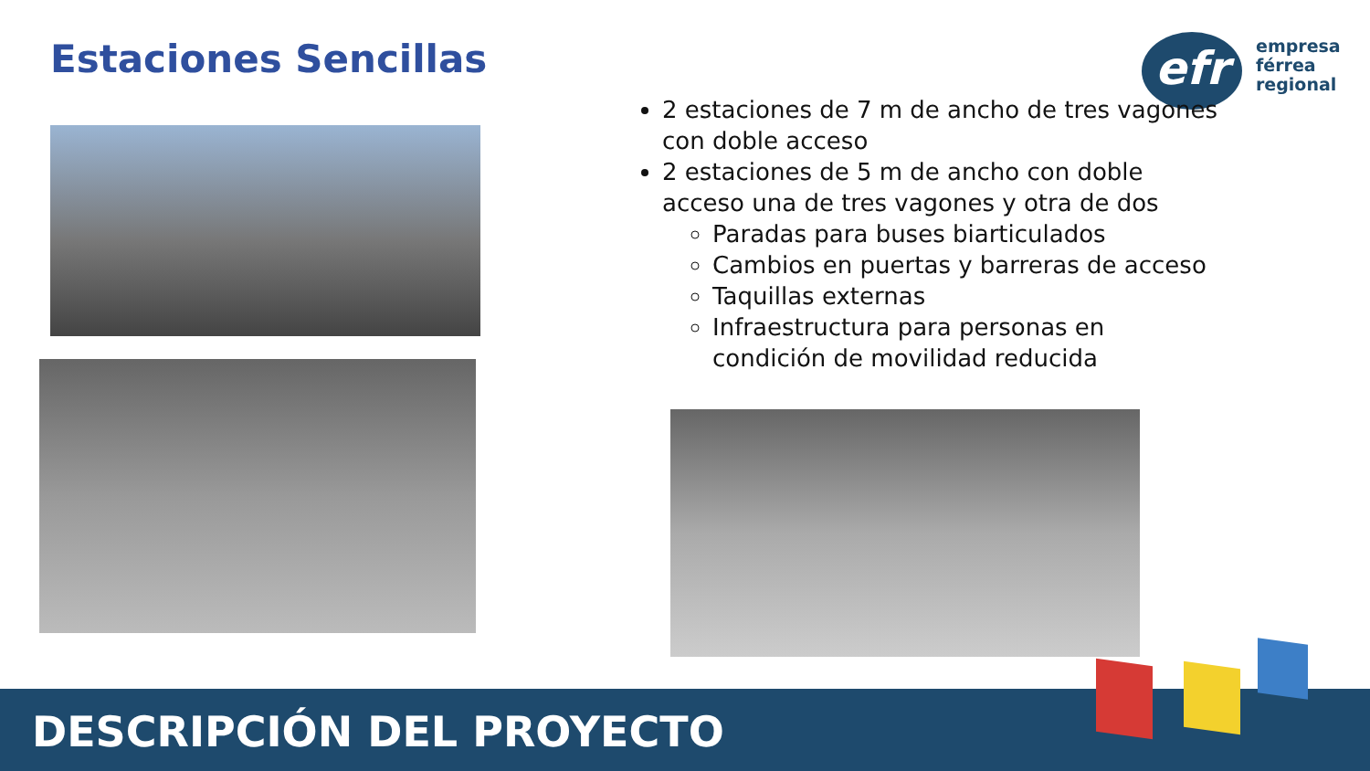Estaciones Sencillas
efr
empresa
férrea
regional
2 estaciones de 7 m de ancho de tres vagones con doble acceso
2 estaciones de 5 m de ancho con doble acceso una de tres vagones y otra de dos
Paradas para buses biarticulados
Cambios en puertas y barreras de acceso
Taquillas externas
Infraestructura para personas en condición de movilidad reducida
DESCRIPCIÓN DEL PROYECTO